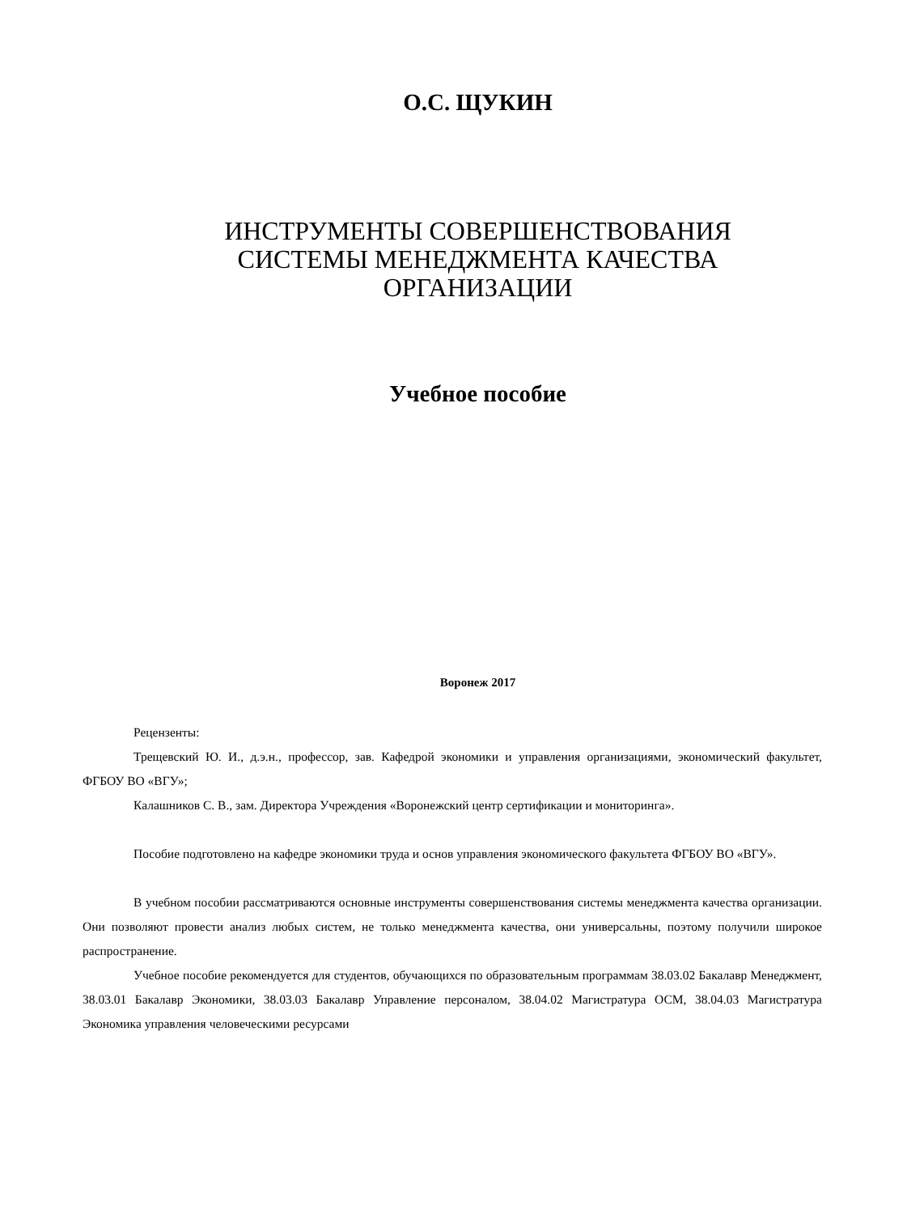О.С. ЩУКИН
ИНСТРУМЕНТЫ СОВЕРШЕНСТВОВАНИЯ
СИСТЕМЫ МЕНЕДЖМЕНТА КАЧЕСТВА
ОРГАНИЗАЦИИ
Учебное пособие
Воронеж 2017
Рецензенты:
Трещевский Ю. И., д.э.н., профессор, зав. Кафедрой экономики и управления организациями, экономический факультет, ФГБОУ ВО «ВГУ»;
Калашников С. В., зам. Директора Учреждения «Воронежский центр сертификации и мониторинга».
Пособие подготовлено на кафедре экономики труда и основ управления экономического факультета ФГБОУ ВО «ВГУ».
В учебном пособии рассматриваются основные инструменты совершенствования системы менеджмента качества организации. Они позволяют провести анализ любых систем, не только менеджмента качества, они универсальны, поэтому получили широкое распространение.
Учебное пособие рекомендуется для студентов, обучающихся по образовательным программам 38.03.02 Бакалавр Менеджмент, 38.03.01 Бакалавр Экономики, 38.03.03 Бакалавр Управление персоналом, 38.04.02 Магистратура ОСМ, 38.04.03 Магистратура Экономика управления человеческими ресурсами